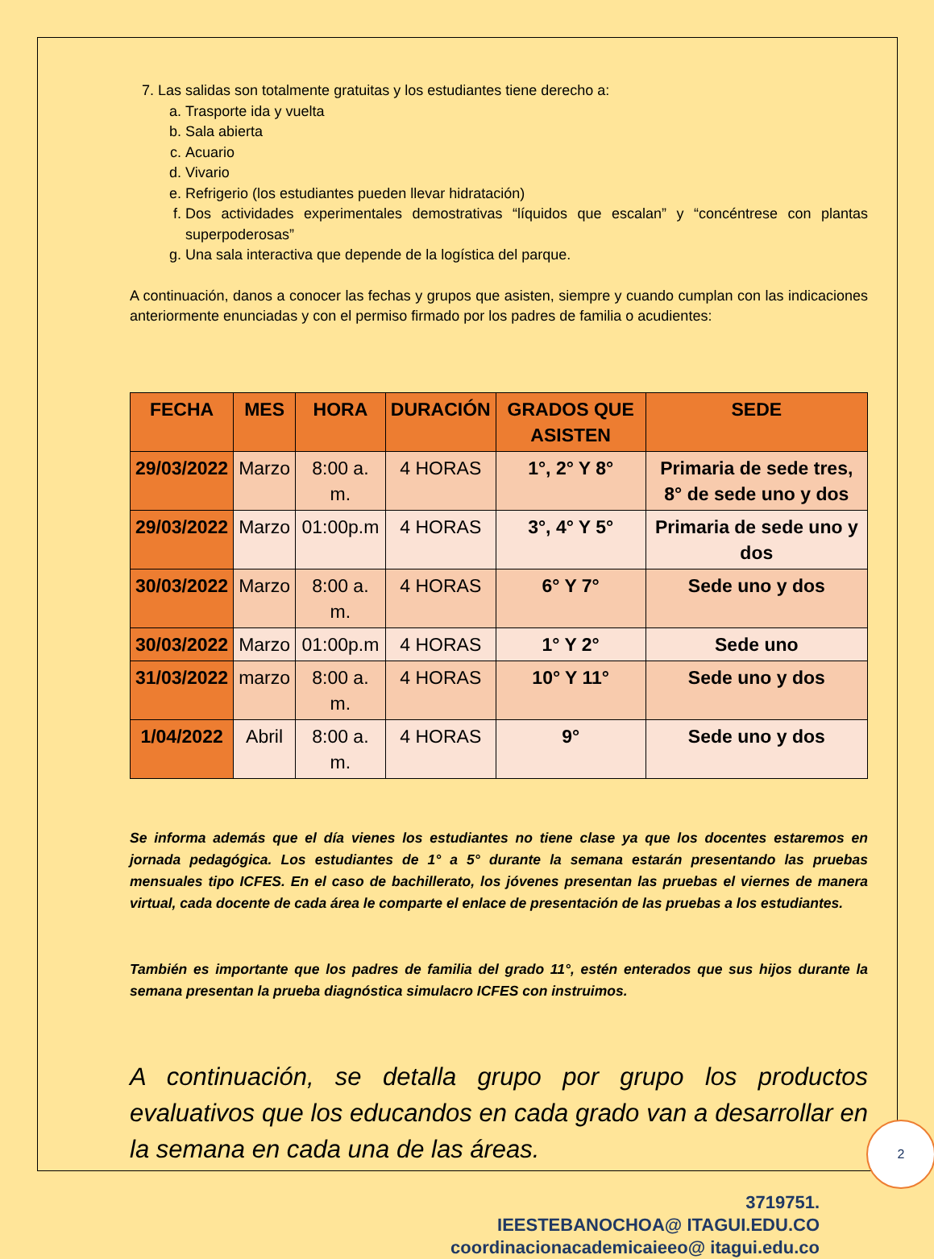7. Las salidas son totalmente gratuitas y los estudiantes tiene derecho a:
a. Trasporte ida y vuelta
b. Sala abierta
c. Acuario
d. Vivario
e. Refrigerio (los estudiantes pueden llevar hidratación)
f. Dos actividades experimentales demostrativas “líquidos que escalan” y “concéntrese con plantas superpoderosas”
g. Una sala interactiva que depende de la logística del parque.
A continuación, danos a conocer las fechas y grupos que asisten, siempre y cuando cumplan con las indicaciones anteriormente enunciadas y con el permiso firmado por los padres de familia o acudientes:
| FECHA | MES | HORA | DURACIÓN | GRADOS QUE ASISTEN | SEDE |
| --- | --- | --- | --- | --- | --- |
| 29/03/2022 | Marzo | 8:00 a. m. | 4 HORAS | 1°, 2° Y 8° | Primaria de sede tres, 8° de sede uno y dos |
| 29/03/2022 | Marzo | 01:00p.m | 4 HORAS | 3°, 4° Y 5° | Primaria de sede uno y dos |
| 30/03/2022 | Marzo | 8:00 a. m. | 4 HORAS | 6° Y 7° | Sede uno y dos |
| 30/03/2022 | Marzo | 01:00p.m | 4 HORAS | 1° Y 2° | Sede uno |
| 31/03/2022 | marzo | 8:00 a. m. | 4 HORAS | 10° Y 11° | Sede uno y dos |
| 1/04/2022 | Abril | 8:00 a. m. | 4 HORAS | 9° | Sede uno y dos |
Se informa además que el día vienes los estudiantes no tiene clase ya que los docentes estaremos en jornada pedagógica. Los estudiantes de 1° a 5° durante la semana estarán presentando las pruebas mensuales tipo ICFES. En el caso de bachillerato, los jóvenes presentan las pruebas el viernes de manera virtual, cada docente de cada área le comparte el enlace de presentación de las pruebas a los estudiantes.
También es importante que los padres de familia del grado 11°, estén enterados que sus hijos durante la semana presentan la prueba diagnóstica simulacro ICFES con instruimos.
A continuación, se detalla grupo por grupo los productos evaluativos que los educandos en cada grado van a desarrollar en la semana en cada una de las áreas.
3719751.
IEESTEBANOCHOA@ ITAGUI.EDU.CO
coordinacionacademicaieeo@ itagui.edu.co
2